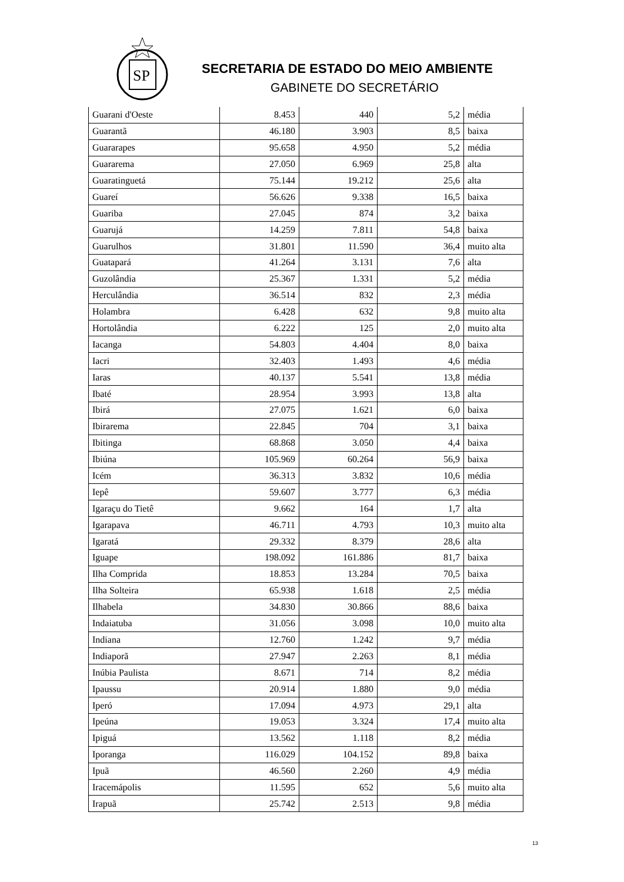SP
SECRETARIA DE ESTADO DO MEIO AMBIENTE
GABINETE DO SECRETÁRIO
| Guarani d'Oeste | 8.453 | 440 | 5,2 | média |
| Guarantã | 46.180 | 3.903 | 8,5 | baixa |
| Guararapes | 95.658 | 4.950 | 5,2 | média |
| Guararema | 27.050 | 6.969 | 25,8 | alta |
| Guaratinguetá | 75.144 | 19.212 | 25,6 | alta |
| Guareí | 56.626 | 9.338 | 16,5 | baixa |
| Guariba | 27.045 | 874 | 3,2 | baixa |
| Guarujá | 14.259 | 7.811 | 54,8 | baixa |
| Guarulhos | 31.801 | 11.590 | 36,4 | muito alta |
| Guatapará | 41.264 | 3.131 | 7,6 | alta |
| Guzolândia | 25.367 | 1.331 | 5,2 | média |
| Herculândia | 36.514 | 832 | 2,3 | média |
| Holambra | 6.428 | 632 | 9,8 | muito alta |
| Hortolândia | 6.222 | 125 | 2,0 | muito alta |
| Iacanga | 54.803 | 4.404 | 8,0 | baixa |
| Iacri | 32.403 | 1.493 | 4,6 | média |
| Iaras | 40.137 | 5.541 | 13,8 | média |
| Ibaté | 28.954 | 3.993 | 13,8 | alta |
| Ibirá | 27.075 | 1.621 | 6,0 | baixa |
| Ibirarema | 22.845 | 704 | 3,1 | baixa |
| Ibitinga | 68.868 | 3.050 | 4,4 | baixa |
| Ibiúna | 105.969 | 60.264 | 56,9 | baixa |
| Icém | 36.313 | 3.832 | 10,6 | média |
| Iepê | 59.607 | 3.777 | 6,3 | média |
| Igaraçu do Tietê | 9.662 | 164 | 1,7 | alta |
| Igarapava | 46.711 | 4.793 | 10,3 | muito alta |
| Igaratá | 29.332 | 8.379 | 28,6 | alta |
| Iguape | 198.092 | 161.886 | 81,7 | baixa |
| Ilha Comprida | 18.853 | 13.284 | 70,5 | baixa |
| Ilha Solteira | 65.938 | 1.618 | 2,5 | média |
| Ilhabela | 34.830 | 30.866 | 88,6 | baixa |
| Indaiatuba | 31.056 | 3.098 | 10,0 | muito alta |
| Indiana | 12.760 | 1.242 | 9,7 | média |
| Indiaporã | 27.947 | 2.263 | 8,1 | média |
| Inúbia Paulista | 8.671 | 714 | 8,2 | média |
| Ipaussu | 20.914 | 1.880 | 9,0 | média |
| Iperó | 17.094 | 4.973 | 29,1 | alta |
| Ipeúna | 19.053 | 3.324 | 17,4 | muito alta |
| Ipiguá | 13.562 | 1.118 | 8,2 | média |
| Iporanga | 116.029 | 104.152 | 89,8 | baixa |
| Ipuã | 46.560 | 2.260 | 4,9 | média |
| Iracemápolis | 11.595 | 652 | 5,6 | muito alta |
| Irapuã | 25.742 | 2.513 | 9,8 | média |
13